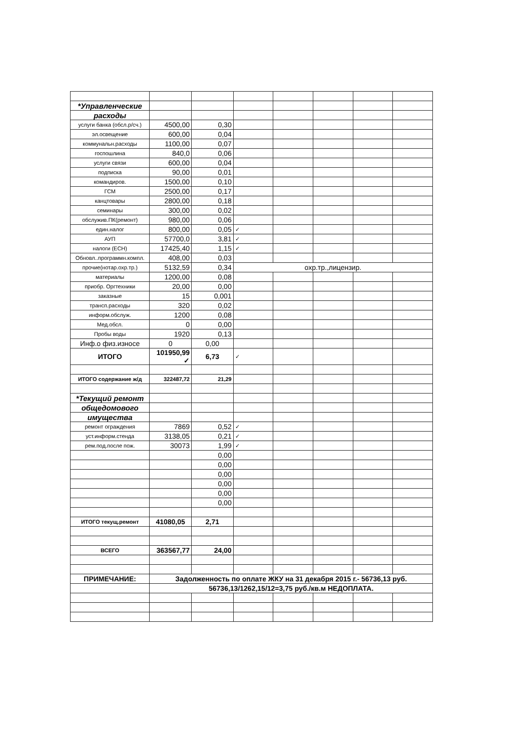| *Управленческие | | | | | | | |
| расходы | | | | | | | |
| услуги банка (обсл.р/сч.) | 4500,00 | 0,30 | | | | | |
| эл.освещение | 600,00 | 0,04 | | | | | |
| коммунальн.расходы | 1100,00 | 0,07 | | | | | |
| госпошлина | 840,0 | 0,06 | | | | | |
| услуги связи | 600,00 | 0,04 | | | | | |
| подписка | 90,00 | 0,01 | | | | | |
| командиров. | 1500,00 | 0,10 | | | | | |
| ГСМ | 2500,00 | 0,17 | | | | | |
| канцтовары | 2800,00 | 0,18 | | | | | |
| семинары | 300,00 | 0,02 | | | | | |
| обслужив.ПК(ремонт) | 980,00 | 0,06 | | | | | |
| един.налог | 800,00 | 0,05 | ✓ | | | | |
| АУП | 57700,0 | 3,81 | ✓ | | | | |
| налоги (ЕСН) | 17425,40 | 1,15 | ✓ | | | | |
| Обновл..программн.компл. | 408,00 | 0,03 | | | | | |
| прочие(нотар.охр.тр.) | 5132,59 | 0,34 | охр.тр.,лицензир. | | | | |
| материалы | 1200,00 | 0,08 | | | | | |
| приобр. Оргтехники | 20,00 | 0,00 | | | | | |
| заказные | 15 | 0,001 | | | | | |
| трансп.расходы | 320 | 0,02 | | | | | |
| информ.обслуж. | 1200 | 0,08 | | | | | |
| Мед.обсл. | 0 | 0,00 | | | | | |
| Пробы воды | 1920 | 0,13 | | | | | |
| Инф.о физ.износе | 0 | 0,00 | | | | | |
| ИТОГО | 101950,99 ✓ | 6,73 | ✓ | | | | |
| ИТОГО содержание ж/д | 322487,72 | 21,29 | | | | | |
| *Текущий ремонт | | | | | | | |
| общедомового | | | | | | | |
| имущества | | | | | | | |
| ремонт ограждения | 7869 | 0,52 | ✓ | | | | |
| уст.информ.стенда | 3138,05 | 0,21 | ✓ | | | | |
| рем.под.после пож. | 30073 | 1,99 | ✓ | | | | |
| | | 0,00 | | | | | |
| | | 0,00 | | | | | |
| | | 0,00 | | | | | |
| | | 0,00 | | | | | |
| | | 0,00 | | | | | |
| | | 0,00 | | | | | |
| ИТОГО текущ.ремонт | 41080,05 | 2,71 | | | | | |
| ВСЕГО | 363567,77 | 24,00 | | | | | |
| ПРИМЕЧАНИЕ: | Задолженность по оплате ЖКУ на 31 декабря 2015 г.- 56736,13 руб. | | | | | | |
| | 56736,13/1262,15/12=3,75 руб./кв.м НЕДОПЛАТА. | | | | | | |